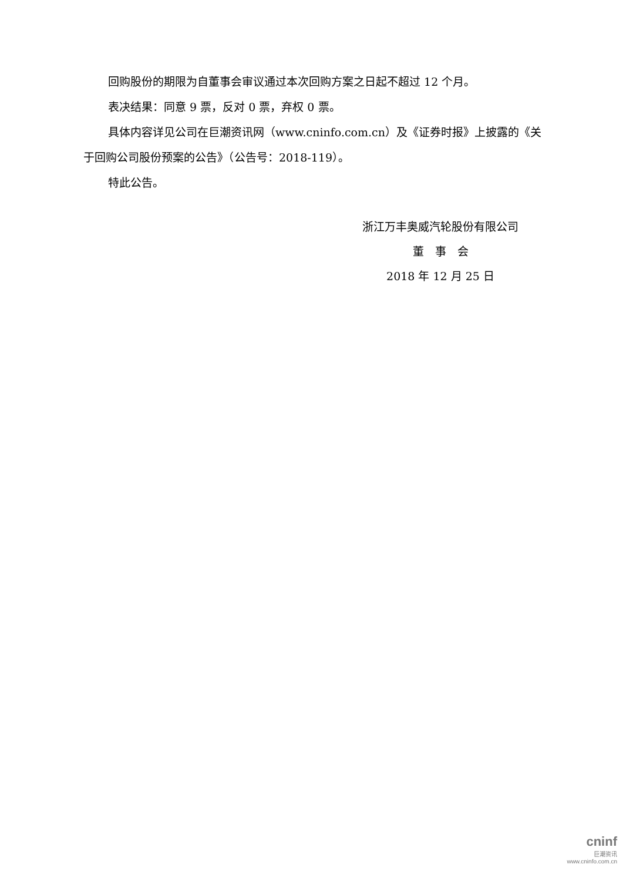回购股份的期限为自董事会审议通过本次回购方案之日起不超过 12 个月。
表决结果：同意 9 票，反对 0 票，弃权 0 票。
具体内容详见公司在巨潮资讯网（www.cninfo.com.cn）及《证券时报》上披露的《关于回购公司股份预案的公告》（公告号：2018-119）。
特此公告。
浙江万丰奥威汽轮股份有限公司
董　事　会
2018 年 12 月 25 日
cninf
巨潮资讯
www.cninfo.com.cn